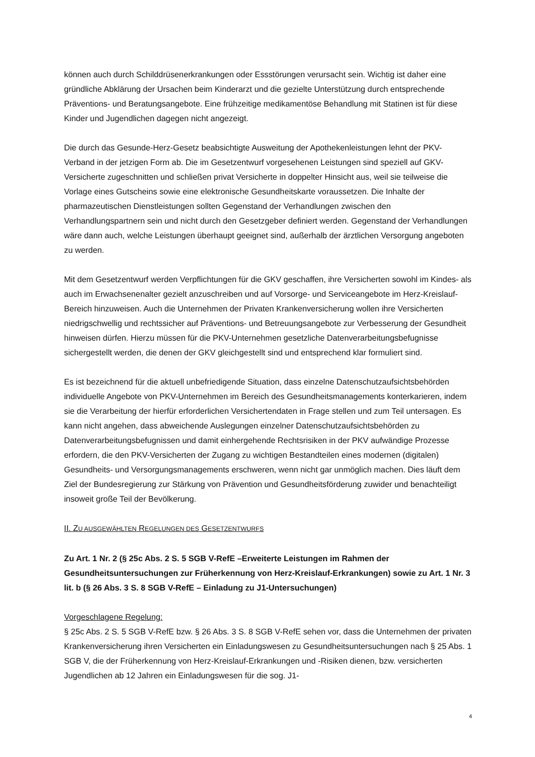können auch durch Schilddrüsenerkrankungen oder Essstörungen verursacht sein. Wichtig ist daher eine gründliche Abklärung der Ursachen beim Kinderarzt und die gezielte Unterstützung durch entsprechende Präventions- und Beratungsangebote. Eine frühzeitige medikamentöse Behandlung mit Statinen ist für diese Kinder und Jugendlichen dagegen nicht angezeigt.
Die durch das Gesunde-Herz-Gesetz beabsichtigte Ausweitung der Apothekenleistungen lehnt der PKV-Verband in der jetzigen Form ab. Die im Gesetzentwurf vorgesehenen Leistungen sind speziell auf GKV-Versicherte zugeschnitten und schließen privat Versicherte in doppelter Hinsicht aus, weil sie teilweise die Vorlage eines Gutscheins sowie eine elektronische Gesundheitskarte voraussetzen. Die Inhalte der pharmazeutischen Dienstleistungen sollten Gegenstand der Verhandlungen zwischen den Verhandlungspartnern sein und nicht durch den Gesetzgeber definiert werden. Gegenstand der Verhandlungen wäre dann auch, welche Leistungen überhaupt geeignet sind, außerhalb der ärztlichen Versorgung angeboten zu werden.
Mit dem Gesetzentwurf werden Verpflichtungen für die GKV geschaffen, ihre Versicherten sowohl im Kindes- als auch im Erwachsenenalter gezielt anzuschreiben und auf Vorsorge- und Serviceangebote im Herz-Kreislauf-Bereich hinzuweisen. Auch die Unternehmen der Privaten Krankenversicherung wollen ihre Versicherten niedrigschwellig und rechtssicher auf Präventions- und Betreuungsangebote zur Verbesserung der Gesundheit hinweisen dürfen. Hierzu müssen für die PKV-Unternehmen gesetzliche Datenverarbeitungsbefugnisse sichergestellt werden, die denen der GKV gleichgestellt sind und entsprechend klar formuliert sind.
Es ist bezeichnend für die aktuell unbefriedigende Situation, dass einzelne Datenschutzaufsichtsbehörden individuelle Angebote von PKV-Unternehmen im Bereich des Gesundheitsmanagements konterkarieren, indem sie die Verarbeitung der hierfür erforderlichen Versichertendaten in Frage stellen und zum Teil untersagen. Es kann nicht angehen, dass abweichende Auslegungen einzelner Datenschutzaufsichtsbehörden zu Datenverarbeitungsbefugnissen und damit einhergehende Rechtsrisiken in der PKV aufwändige Prozesse erfordern, die den PKV-Versicherten der Zugang zu wichtigen Bestandteilen eines modernen (digitalen) Gesundheits- und Versorgungsmanagements erschweren, wenn nicht gar unmöglich machen. Dies läuft dem Ziel der Bundesregierung zur Stärkung von Prävention und Gesundheitsförderung zuwider und benachteiligt insoweit große Teil der Bevölkerung.
II. ZU AUSGEWÄHLTEN REGELUNGEN DES GESETZENTWURFS
Zu Art. 1 Nr. 2 (§ 25c Abs. 2 S. 5 SGB V-RefE –Erweiterte Leistungen im Rahmen der Gesundheitsuntersuchungen zur Früherkennung von Herz-Kreislauf-Erkrankungen) sowie zu Art. 1 Nr. 3 lit. b (§ 26 Abs. 3 S. 8 SGB V-RefE – Einladung zu J1-Untersuchungen)
Vorgeschlagene Regelung:
§ 25c Abs. 2 S. 5 SGB V-RefE bzw. § 26 Abs. 3 S. 8 SGB V-RefE sehen vor, dass die Unternehmen der privaten Krankenversicherung ihren Versicherten ein Einladungswesen zu Gesundheitsuntersuchungen nach § 25 Abs. 1 SGB V, die der Früherkennung von Herz-Kreislauf-Erkrankungen und -Risiken dienen, bzw. versicherten Jugendlichen ab 12 Jahren ein Einladungswesen für die sog. J1-
4